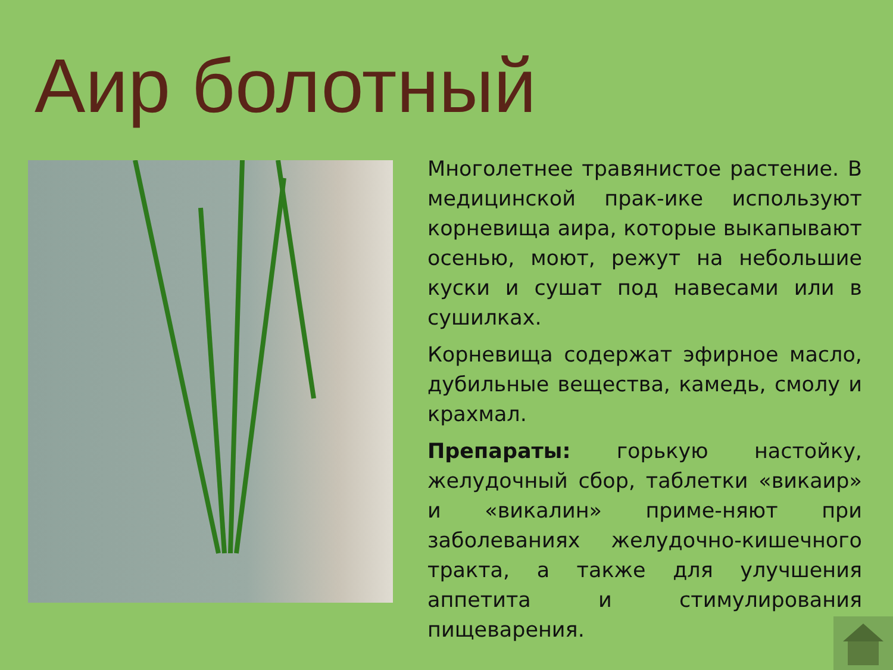Аир болотный
Многолетнее травянистое растение. В медицинской прак-ике используют корневища аира, которые выкапывают осенью, моют, режут на небольшие куски и сушат под навесами или в сушилках.
Корневища содержат эфирное масло, дубильные вещества, камедь, смолу и крахмал.
Препараты: горькую настойку, желудочный сбор, таблетки «викаир» и «викалин» приме-няют при заболеваниях желудочно-кишечного тракта, а также для улучшения аппетита и стимулирования пищеварения.